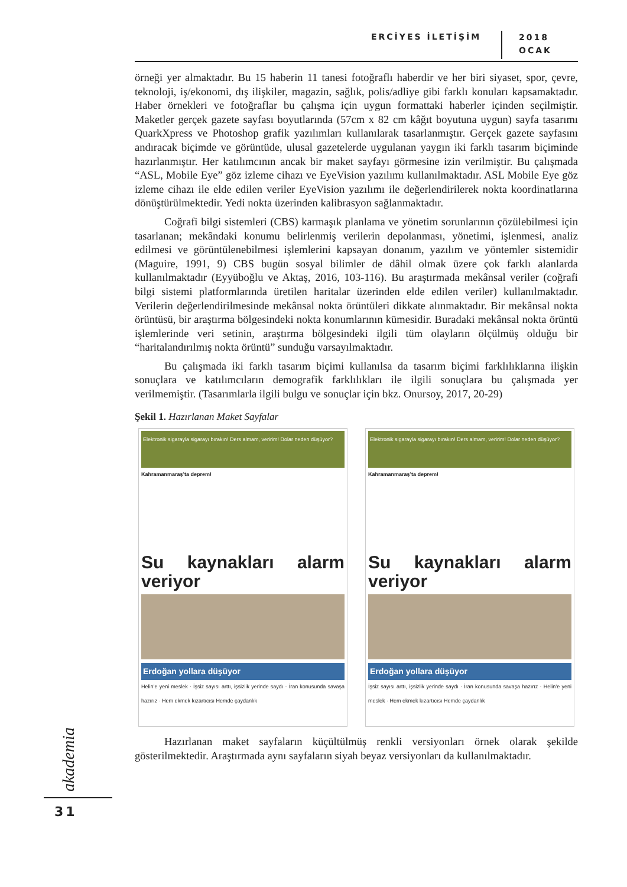ERCİYES İLETİŞİM 2018
OCAK
örneği yer almaktadır. Bu 15 haberin 11 tanesi fotoğraflı haberdir ve her biri siyaset, spor, çevre, teknoloji, iş/ekonomi, dış ilişkiler, magazin, sağlık, polis/adliye gibi farklı konuları kapsamaktadır. Haber örnekleri ve fotoğraflar bu çalışma için uygun formattaki haberler içinden seçilmiştir. Maketler gerçek gazete sayfası boyutlarında (57cm x 82 cm kâğıt boyutuna uygun) sayfa tasarımı QuarkXpress ve Photoshop grafik yazılımları kullanılarak tasarlanmıştır. Gerçek gazete sayfasını andıracak biçimde ve görüntüde, ulusal gazetelerde uygulanan yaygın iki farklı tasarım biçiminde hazırlanmıştır. Her katılımcının ancak bir maket sayfayı görmesine izin verilmiştir. Bu çalışmada “ASL, Mobile Eye” göz izleme cihazı ve EyeVision yazılımı kullanılmaktadır. ASL Mobile Eye göz izleme cihazı ile elde edilen veriler EyeVision yazılımı ile değerlendirilerek nokta koordinatlarına dönüştürülmektedir. Yedi nokta üzerinden kalibrasyon sağlanmaktadır.
Coğrafi bilgi sistemleri (CBS) karmaşık planlama ve yönetim sorunlarının çözülebilmesi için tasarlanan; mekândaki konumu belirlenmiş verilerin depolanması, yönetimi, işlenmesi, analiz edilmesi ve görüntülenebilmesi işlemlerini kapsayan donanım, yazılım ve yöntemler sistemidir (Maguire, 1991, 9) CBS bugün sosyal bilimler de dâhil olmak üzere çok farklı alanlarda kullanılmaktadır (Eyyüboğlu ve Aktaş, 2016, 103-116). Bu araştırmada mekânsal veriler (coğrafi bilgi sistemi platformlarında üretilen haritalar üzerinden elde edilen veriler) kullanılmaktadır. Verilerin değerlendirilmesinde mekânsal nokta örüntüleri dikkate alınmaktadır. Bir mekânsal nokta örüntüsü, bir araştırma bölgesindeki nokta konumlarının kümesidir. Buradaki mekânsal nokta örüntü işlemlerinde veri setinin, araştırma bölgesindeki ilgili tüm olayların ölçülmüş olduğu bir “haritalandırılmış nokta örüntü” sunduğu varsayılmaktadır.
Bu çalışmada iki farklı tasarım biçimi kullanılsa da tasarım biçimi farklılıklarına ilişkin sonuçlara ve katılımcıların demografik farklılıkları ile ilgili sonuçlara bu çalışmada yer verilmemiştir. (Tasarımlarla ilgili bulgu ve sonuçlar için bkz. Onursoy, 2017, 20-29)
Şekil 1. Hazırlanan Maket Sayfalar
Elektronik sigarayla sigarayı bırakın! Ders almam, veririm! Dolar neden düşüyor?
Kahramanmaraş’ta deprem!
Su kaynakları alarm veriyor
Erdoğan yollara düşüyor
Helin’e yeni meslek · İşsiz sayısı arttı, işsizlik yerinde saydı · İran konusunda savaşa hazırız · Hem ekmek kızartıcısı Hemde çaydanlık
Elektronik sigarayla sigarayı bırakın! Ders almam, veririm! Dolar neden düşüyor?
Kahramanmaraş’ta deprem!
Su kaynakları alarm veriyor
Erdoğan yollara düşüyor
İşsiz sayısı arttı, işsizlik yerinde saydı · İran konusunda savaşa hazırız · Helin’e yeni meslek · Hem ekmek kızartıcısı Hemde çaydanlık
Hazırlanan maket sayfaların küçültülmüş renkli versiyonları örnek olarak şekilde gösterilmektedir. Araştırmada aynı sayfaların siyah beyaz versiyonları da kullanılmaktadır.
akademia
31